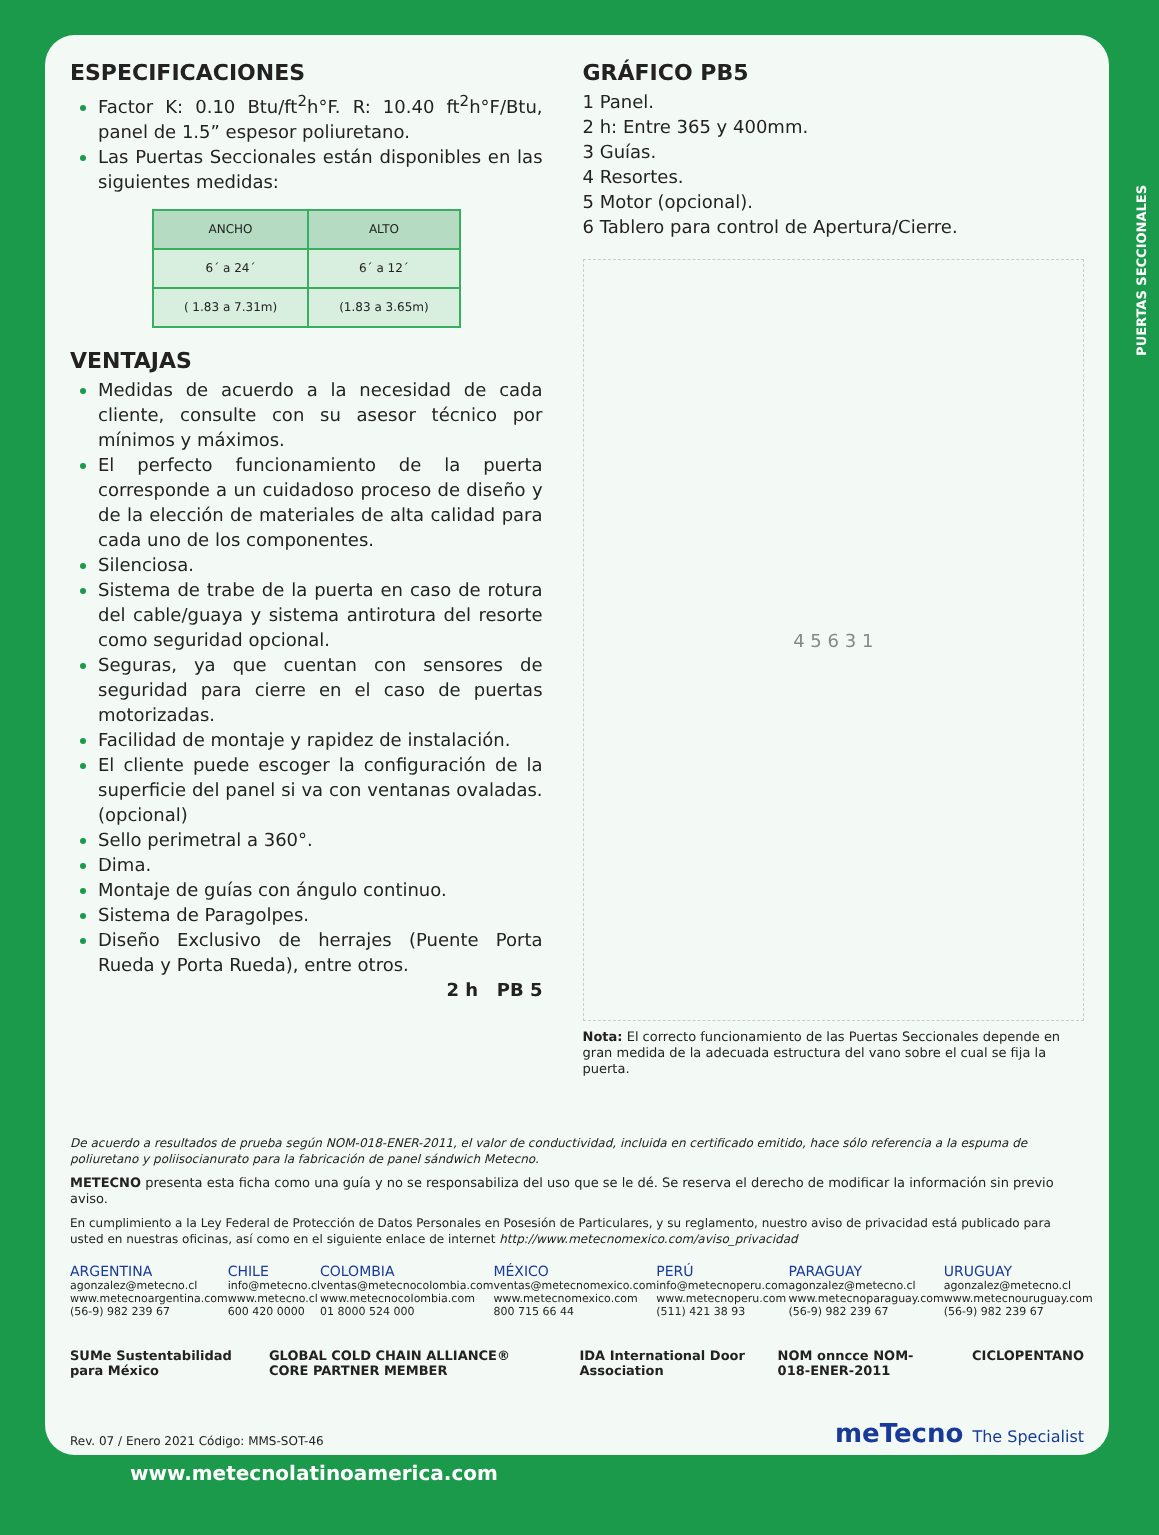ESPECIFICACIONES
Factor K: 0.10 Btu/ft<sup>2</sup>h°F. R: 10.40 ft<sup>2</sup>h°F/Btu, panel de 1.5” espesor poliuretano.
Las Puertas Seccionales están disponibles en las siguientes medidas:
| ANCHO | ALTO |
| --- | --- |
| 6´ a 24´ | 6´ a 12´ |
| ( 1.83 a 7.31m) | (1.83 a 3.65m) |
VENTAJAS
Medidas de acuerdo a la necesidad de cada cliente, consulte con su asesor técnico por mínimos y máximos.
El perfecto funcionamiento de la puerta corresponde a un cuidadoso proceso de diseño y de la elección de materiales de alta calidad para cada uno de los componentes.
Silenciosa.
Sistema de trabe de la puerta en caso de rotura del cable/guaya y sistema antirotura del resorte como seguridad opcional.
Seguras, ya que cuentan con sensores de seguridad para cierre en el caso de puertas motorizadas.
Facilidad de montaje y rapidez de instalación.
El cliente puede escoger la configuración de la superficie del panel si va con ventanas ovaladas. (opcional)
Sello perimetral a 360°.
Dima.
Montaje de guías con ángulo continuo.
Sistema de Paragolpes.
Diseño Exclusivo de herrajes (Puente Porta Rueda y Porta Rueda), entre otros.
2 h PB 5
GRÁFICO PB5
1 Panel.
2 h: Entre 365 y 400mm.
3 Guías.
4 Resortes.
5 Motor (opcional).
6 Tablero para control de Apertura/Cierre.
4 5 6 3 1
Nota: El correcto funcionamiento de las Puertas Seccionales depende en gran medida de la adecuada estructura del vano sobre el cual se fija la puerta.
De acuerdo a resultados de prueba según NOM-018-ENER-2011, el valor de conductividad, incluida en certificado emitido, hace sólo referencia a la espuma de poliuretano y poliisocianurato para la fabricación de panel sándwich Metecno.
METECNO presenta esta ficha como una guía y no se responsabiliza del uso que se le dé. Se reserva el derecho de modificar la información sin previo aviso.
En cumplimiento a la Ley Federal de Protección de Datos Personales en Posesión de Particulares, y su reglamento, nuestro aviso de privacidad está publicado para usted en nuestras oficinas, así como en el siguiente enlace de internet http://www.metecnomexico.com/aviso_privacidad
ARGENTINA
agonzalez@metecno.cl
www.metecnoargentina.com
(56-9) 982 239 67
CHILE
info@metecno.cl
www.metecno.cl
600 420 0000
COLOMBIA
ventas@metecnocolombia.com
www.metecnocolombia.com
01 8000 524 000
MÉXICO
ventas@metecnomexico.com
www.metecnomexico.com
800 715 66 44
PERÚ
info@metecnoperu.com
www.metecnoperu.com
(511) 421 38 93
PARAGUAY
agonzalez@metecno.cl
www.metecnoparaguay.com
(56-9) 982 239 67
URUGUAY
agonzalez@metecno.cl
www.metecnouruguay.com
(56-9) 982 239 67
SUMe Sustentabilidad para México GLOBAL COLD CHAIN ALLIANCE® CORE PARTNER MEMBER IDA International Door Association NOM onncce NOM-018-ENER-2011 CICLOPENTANO
Rev. 07 / Enero 2021 Código: MMS-SOT-46 meTecno The Specialist
PUERTAS SECCIONALES
www.metecnolatinoamerica.com